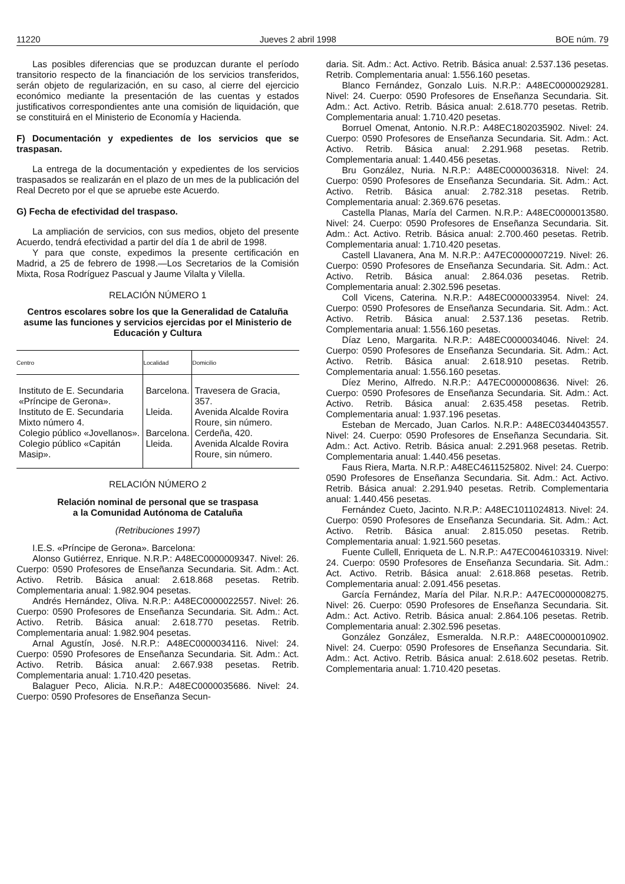11220 Jueves 2 abril 1998 BOE núm. 79
Las posibles diferencias que se produzcan durante el período transitorio respecto de la financiación de los servicios transferidos, serán objeto de regularización, en su caso, al cierre del ejercicio económico mediante la presentación de las cuentas y estados justificativos correspondientes ante una comisión de liquidación, que se constituirá en el Ministerio de Economía y Hacienda.
F) Documentación y expedientes de los servicios que se traspasan.
La entrega de la documentación y expedientes de los servicios traspasados se realizarán en el plazo de un mes de la publicación del Real Decreto por el que se apruebe este Acuerdo.
G) Fecha de efectividad del traspaso.
La ampliación de servicios, con sus medios, objeto del presente Acuerdo, tendrá efectividad a partir del día 1 de abril de 1998.
Y para que conste, expedimos la presente certificación en Madrid, a 25 de febrero de 1998.—Los Secretarios de la Comisión Mixta, Rosa Rodríguez Pascual y Jaume Vilalta y Vilella.
RELACIÓN NÚMERO 1
Centros escolares sobre los que la Generalidad de Cataluña asume las funciones y servicios ejercidas por el Ministerio de Educación y Cultura
| Centro | Localidad | Domicilio |
| --- | --- | --- |
| Instituto de E. Secundaria «Príncipe de Gerona». | Barcelona. | Travesera de Gracia, 357. |
| Instituto de E. Secundaria Mixto número 4. | Lleida. | Avenida Alcalde Rovira Roure, sin número. |
| Colegio público «Jovellanos». | Barcelona. | Cerdeña, 420. |
| Colegio público «Capitán Masip». | Lleida. | Avenida Alcalde Rovira Roure, sin número. |
RELACIÓN NÚMERO 2
Relación nominal de personal que se traspasa
a la Comunidad Autónoma de Cataluña
(Retribuciones 1997)
I.E.S. «Príncipe de Gerona». Barcelona:
Alonso Gutiérrez, Enrique. N.R.P.: A48EC0000009347. Nivel: 26. Cuerpo: 0590 Profesores de Enseñanza Secundaria. Sit. Adm.: Act. Activo. Retrib. Básica anual: 2.618.868 pesetas. Retrib. Complementaria anual: 1.982.904 pesetas.
Andrés Hernández, Oliva. N.R.P.: A48EC0000022557. Nivel: 26. Cuerpo: 0590 Profesores de Enseñanza Secundaria. Sit. Adm.: Act. Activo. Retrib. Básica anual: 2.618.770 pesetas. Retrib. Complementaria anual: 1.982.904 pesetas.
Arnal Agustín, José. N.R.P.: A48EC0000034116. Nivel: 24. Cuerpo: 0590 Profesores de Enseñanza Secundaria. Sit. Adm.: Act. Activo. Retrib. Básica anual: 2.667.938 pesetas. Retrib. Complementaria anual: 1.710.420 pesetas.
Balaguer Peco, Alicia. N.R.P.: A48EC0000035686. Nivel: 24. Cuerpo: 0590 Profesores de Enseñanza Secun-
daria. Sit. Adm.: Act. Activo. Retrib. Básica anual: 2.537.136 pesetas. Retrib. Complementaria anual: 1.556.160 pesetas.
Blanco Fernández, Gonzalo Luis. N.R.P.: A48EC0000029281. Nivel: 24. Cuerpo: 0590 Profesores de Enseñanza Secundaria. Sit. Adm.: Act. Activo. Retrib. Básica anual: 2.618.770 pesetas. Retrib. Complementaria anual: 1.710.420 pesetas.
Borruel Omenat, Antonio. N.R.P.: A48EC1802035902. Nivel: 24. Cuerpo: 0590 Profesores de Enseñanza Secundaria. Sit. Adm.: Act. Activo. Retrib. Básica anual: 2.291.968 pesetas. Retrib. Complementaria anual: 1.440.456 pesetas.
Bru González, Nuria. N.R.P.: A48EC0000036318. Nivel: 24. Cuerpo: 0590 Profesores de Enseñanza Secundaria. Sit. Adm.: Act. Activo. Retrib. Básica anual: 2.782.318 pesetas. Retrib. Complementaria anual: 2.369.676 pesetas.
Castella Planas, María del Carmen. N.R.P.: A48EC0000013580. Nivel: 24. Cuerpo: 0590 Profesores de Enseñanza Secundaria. Sit. Adm.: Act. Activo. Retrib. Básica anual: 2.700.460 pesetas. Retrib. Complementaria anual: 1.710.420 pesetas.
Castell Llavanera, Ana M. N.R.P.: A47EC0000007219. Nivel: 26. Cuerpo: 0590 Profesores de Enseñanza Secundaria. Sit. Adm.: Act. Activo. Retrib. Básica anual: 2.864.036 pesetas. Retrib. Complementaria anual: 2.302.596 pesetas.
Coll Vicens, Caterina. N.R.P.: A48EC0000033954. Nivel: 24. Cuerpo: 0590 Profesores de Enseñanza Secundaria. Sit. Adm.: Act. Activo. Retrib. Básica anual: 2.537.136 pesetas. Retrib. Complementaria anual: 1.556.160 pesetas.
Díaz Leno, Margarita. N.R.P.: A48EC0000034046. Nivel: 24. Cuerpo: 0590 Profesores de Enseñanza Secundaria. Sit. Adm.: Act. Activo. Retrib. Básica anual: 2.618.910 pesetas. Retrib. Complementaria anual: 1.556.160 pesetas.
Díez Merino, Alfredo. N.R.P.: A47EC0000008636. Nivel: 26. Cuerpo: 0590 Profesores de Enseñanza Secundaria. Sit. Adm.: Act. Activo. Retrib. Básica anual: 2.635.458 pesetas. Retrib. Complementaria anual: 1.937.196 pesetas.
Esteban de Mercado, Juan Carlos. N.R.P.: A48EC0344043557. Nivel: 24. Cuerpo: 0590 Profesores de Enseñanza Secundaria. Sit. Adm.: Act. Activo. Retrib. Básica anual: 2.291.968 pesetas. Retrib. Complementaria anual: 1.440.456 pesetas.
Faus Riera, Marta. N.R.P.: A48EC4611525802. Nivel: 24. Cuerpo: 0590 Profesores de Enseñanza Secundaria. Sit. Adm.: Act. Activo. Retrib. Básica anual: 2.291.940 pesetas. Retrib. Complementaria anual: 1.440.456 pesetas.
Fernández Cueto, Jacinto. N.R.P.: A48EC1011024813. Nivel: 24. Cuerpo: 0590 Profesores de Enseñanza Secundaria. Sit. Adm.: Act. Activo. Retrib. Básica anual: 2.815.050 pesetas. Retrib. Complementaria anual: 1.921.560 pesetas.
Fuente Cullell, Enriqueta de L. N.R.P.: A47EC0046103319. Nivel: 24. Cuerpo: 0590 Profesores de Enseñanza Secundaria. Sit. Adm.: Act. Activo. Retrib. Básica anual: 2.618.868 pesetas. Retrib. Complementaria anual: 2.091.456 pesetas.
García Fernández, María del Pilar. N.R.P.: A47EC0000008275. Nivel: 26. Cuerpo: 0590 Profesores de Enseñanza Secundaria. Sit. Adm.: Act. Activo. Retrib. Básica anual: 2.864.106 pesetas. Retrib. Complementaria anual: 2.302.596 pesetas.
González González, Esmeralda. N.R.P.: A48EC0000010902. Nivel: 24. Cuerpo: 0590 Profesores de Enseñanza Secundaria. Sit. Adm.: Act. Activo. Retrib. Básica anual: 2.618.602 pesetas. Retrib. Complementaria anual: 1.710.420 pesetas.